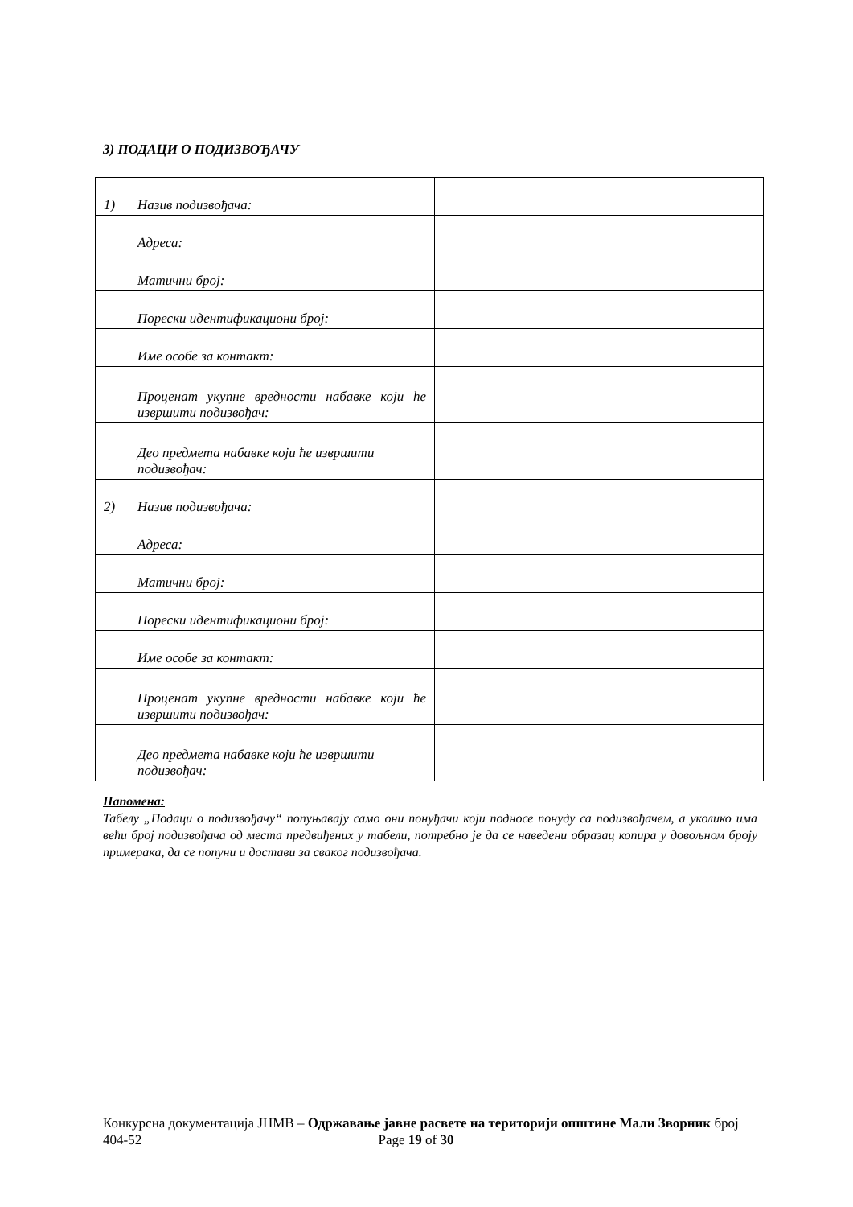3) ПОДАЦИ О ПОДИЗВОЂАЧУ
| 1) | Назив подизвођача: | |
| | Адреса: | |
| | Матични број: | |
| | Порески идентификациони број: | |
| | Име особе за контакт: | |
| | Проценат укупне вредности набавке који ће извршити подизвођач: | |
| | Део предмета набавке који ће извршити подизвођач: | |
| 2) | Назив подизвођача: | |
| | Адреса: | |
| | Матични број: | |
| | Порески идентификациони број: | |
| | Име особе за контакт: | |
| | Проценат укупне вредности набавке који ће извршити подизвођач: | |
| | Део предмета набавке који ће извршити подизвођач: | |
Напомена:
Табелу „Подаци о подизвођачу“ попуњавају само они понуђачи који подносе понуду са подизвођачем, а уколико има већи број подизвођача од места предвиђених у табели, потребно је да се наведени образац копира у довољном броју примерака, да се попуни и достави за сваког подизвођача.
Конкурсна документација ЈНМВ – Одржавање јавне расвете на територији општине Мали Зворник број 404-52 Page 19 of 30